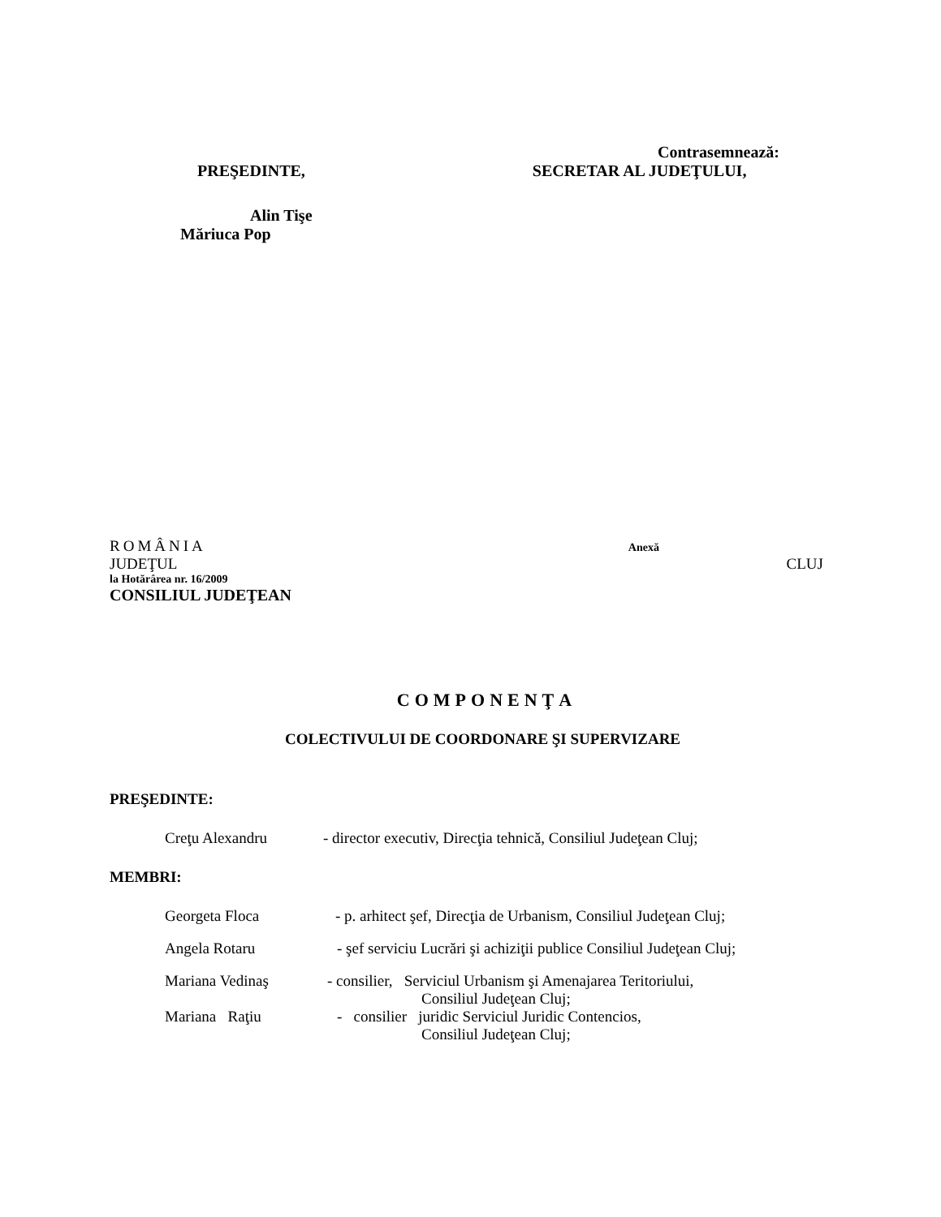Contrasemnează:
PREŞEDINTE, SECRETAR AL JUDEŢULUI,
Alin Tişe
Măriuca Pop
ROMÂNIA Anexă
JUDEŢUL CLUJ
la Hotărârea nr. 16/2009
CONSILIUL JUDEŢEAN
COMPONENŢA
COLECTIVULUI DE COORDONARE ŞI SUPERVIZARE
PREŞEDINTE:
Creţu Alexandru - director executiv, Direcţia tehnică, Consiliul Judeţean Cluj;
MEMBRI:
Georgeta Floca - p. arhitect şef, Direcţia de Urbanism, Consiliul Judeţean Cluj;
Angela Rotaru - şef serviciu Lucrări şi achiziţii publice Consiliul Judeţean Cluj;
Mariana Vedinaş - consilier, Serviciul Urbanism şi Amenajarea Teritoriului,
Consiliul Judeţean Cluj;
Mariana Raţiu - consilier juridic Serviciul Juridic Contencios,
Consiliul Judeţean Cluj;